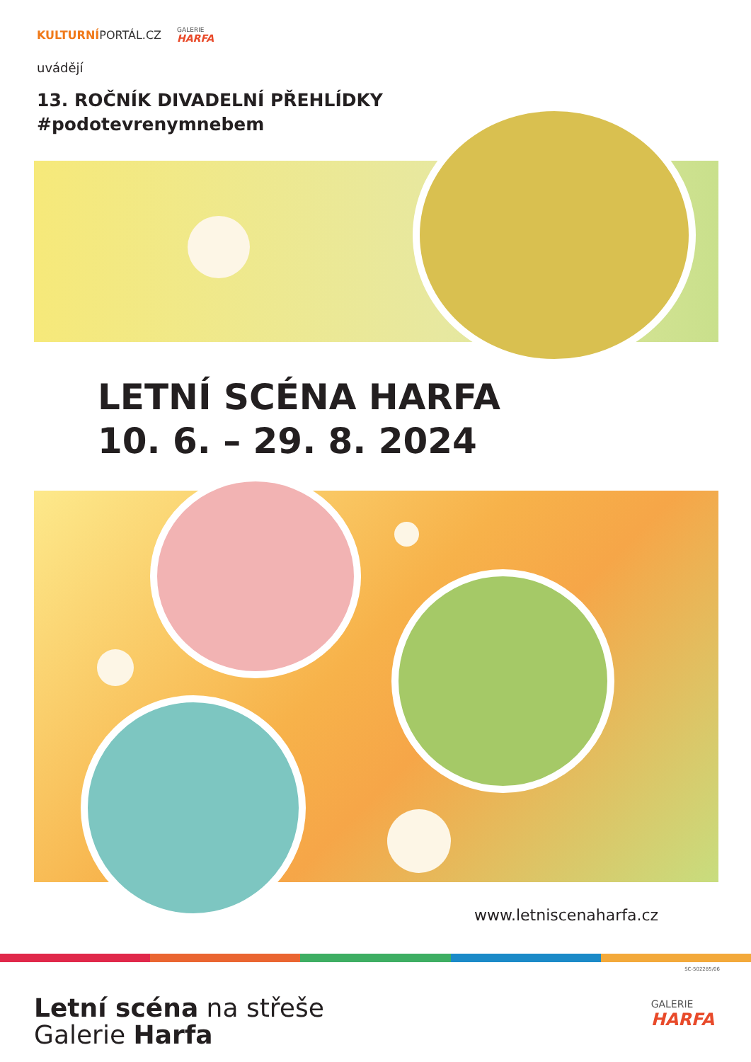KULTURNÍPORTÁL.CZ
GALERIE
HARFA
uvádějí
13. ROČNÍK DIVADELNÍ PŘEHLÍDKY
#podotevrenymnebem
LETNÍ SCÉNA HARFA
10. 6. – 29. 8. 2024
www.letniscenaharfa.cz
SC-502285/06
Letní scéna na střeše
Galerie Harfa
GALERIE
HARFA